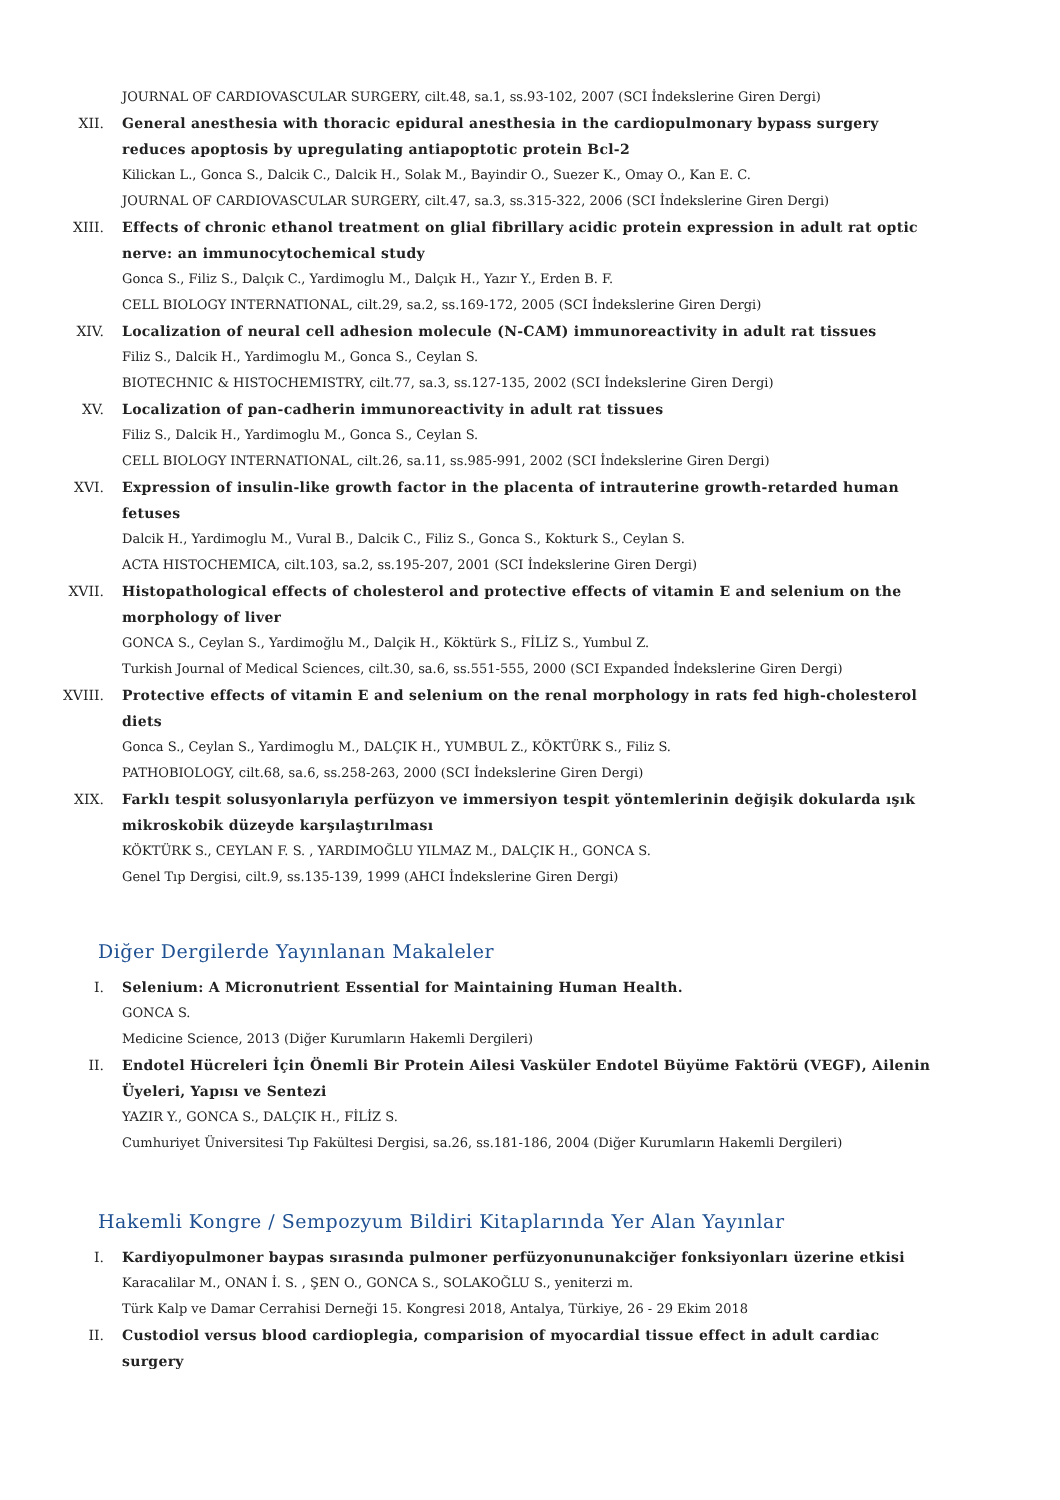JOURNAL OF CARDIOVASCULAR SURGERY, cilt.48, sa.1, ss.93-102, 2007 (SCI İndekslerine Giren Dergi)
XII. General anesthesia with thoracic epidural anesthesia in the cardiopulmonary bypass surgery reduces apoptosis by upregulating antiapoptotic protein Bcl-2
Kilickan L., Gonca S., Dalcik C., Dalcik H., Solak M., Bayindir O., Suezer K., Omay O., Kan E. C.
JOURNAL OF CARDIOVASCULAR SURGERY, cilt.47, sa.3, ss.315-322, 2006 (SCI İndekslerine Giren Dergi)
XIII. Effects of chronic ethanol treatment on glial fibrillary acidic protein expression in adult rat optic nerve: an immunocytochemical study
Gonca S., Filiz S., Dalçık C., Yardimoglu M., Dalçık H., Yazır Y., Erden B. F.
CELL BIOLOGY INTERNATIONAL, cilt.29, sa.2, ss.169-172, 2005 (SCI İndekslerine Giren Dergi)
XIV. Localization of neural cell adhesion molecule (N-CAM) immunoreactivity in adult rat tissues
Filiz S., Dalcik H., Yardimoglu M., Gonca S., Ceylan S.
BIOTECHNIC & HISTOCHEMISTRY, cilt.77, sa.3, ss.127-135, 2002 (SCI İndekslerine Giren Dergi)
XV. Localization of pan-cadherin immunoreactivity in adult rat tissues
Filiz S., Dalcik H., Yardimoglu M., Gonca S., Ceylan S.
CELL BIOLOGY INTERNATIONAL, cilt.26, sa.11, ss.985-991, 2002 (SCI İndekslerine Giren Dergi)
XVI. Expression of insulin-like growth factor in the placenta of intrauterine growth-retarded human fetuses
Dalcik H., Yardimoglu M., Vural B., Dalcik C., Filiz S., Gonca S., Kokturk S., Ceylan S.
ACTA HISTOCHEMICA, cilt.103, sa.2, ss.195-207, 2001 (SCI İndekslerine Giren Dergi)
XVII. Histopathological effects of cholesterol and protective effects of vitamin E and selenium on the morphology of liver
GONCA S., Ceylan S., Yardimoğlu M., Dalçik H., Köktürk S., FİLİZ S., Yumbul Z.
Turkish Journal of Medical Sciences, cilt.30, sa.6, ss.551-555, 2000 (SCI Expanded İndekslerine Giren Dergi)
XVIII. Protective effects of vitamin E and selenium on the renal morphology in rats fed high-cholesterol diets
Gonca S., Ceylan S., Yardimoglu M., DALÇIK H., YUMBUL Z., KÖKTÜRK S., Filiz S.
PATHOBIOLOGY, cilt.68, sa.6, ss.258-263, 2000 (SCI İndekslerine Giren Dergi)
XIX. Farklı tespit solusyonlarıyla perfüzyon ve immersiyon tespit yöntemlerinin değişik dokularda ışık mikroskobik düzeyde karşılaştırılması
KÖKTÜRK S., CEYLAN F. S. , YARDIMOĞLU YILMAZ M., DALÇIK H., GONCA S.
Genel Tıp Dergisi, cilt.9, ss.135-139, 1999 (AHCI İndekslerine Giren Dergi)
Diğer Dergilerde Yayınlanan Makaleler
I. Selenium: A Micronutrient Essential for Maintaining Human Health.
GONCA S.
Medicine Science, 2013 (Diğer Kurumların Hakemli Dergileri)
II. Endotel Hücreleri İçin Önemli Bir Protein Ailesi Vasküler Endotel Büyüme Faktörü (VEGF), Ailenin Üyeleri, Yapısı ve Sentezi
YAZIR Y., GONCA S., DALÇIK H., FİLİZ S.
Cumhuriyet Üniversitesi Tıp Fakültesi Dergisi, sa.26, ss.181-186, 2004 (Diğer Kurumların Hakemli Dergileri)
Hakemli Kongre / Sempozyum Bildiri Kitaplarında Yer Alan Yayınlar
I. Kardiyopulmoner baypas sırasında pulmoner perfüzyonununakciğer fonksiyonları üzerine etkisi
Karacalilar M., ONAN İ. S. , ŞEN O., GONCA S., SOLAKOĞLU S., yeniterzi m.
Türk Kalp ve Damar Cerrahisi Derneği 15. Kongresi 2018, Antalya, Türkiye, 26 - 29 Ekim 2018
II. Custodiol versus blood cardioplegia, comparision of myocardial tissue effect in adult cardiac surgery